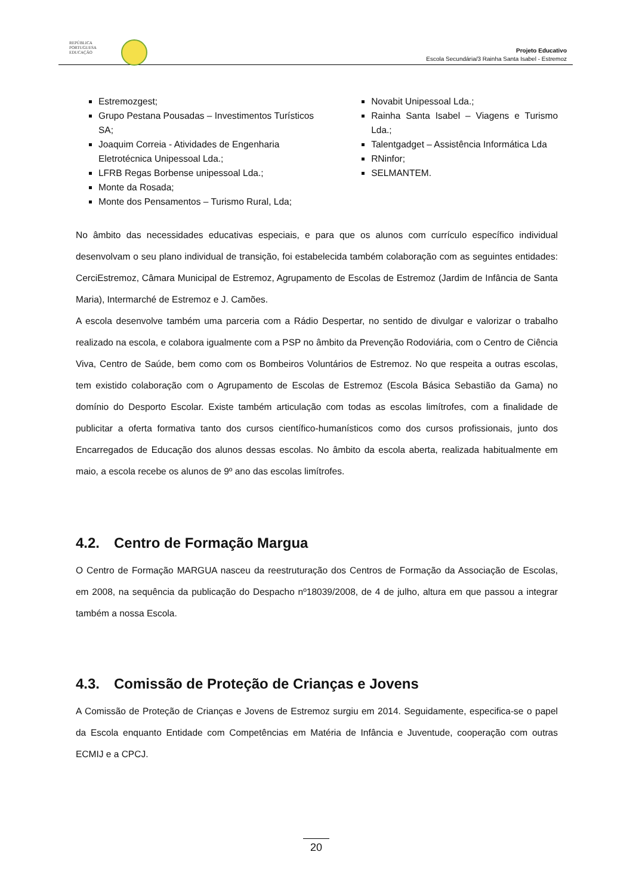REPÚBLICA
PORTUGUESA
EDUCAÇÃO
Projeto Educativo
Escola Secundária/3 Rainha Santa Isabel - Estremoz
Estremozgest;
Grupo Pestana Pousadas – Investimentos Turísticos SA;
Joaquim Correia - Atividades de Engenharia Eletrotécnica Unipessoal Lda.;
LFRB Regas Borbense unipessoal Lda.;
Monte da Rosada;
Monte dos Pensamentos – Turismo Rural, Lda;
Novabit Unipessoal Lda.;
Rainha Santa Isabel – Viagens e Turismo Lda.;
Talentgadget – Assistência Informática Lda
RNinfor;
SELMANTEM.
No âmbito das necessidades educativas especiais, e para que os alunos com currículo específico individual desenvolvam o seu plano individual de transição, foi estabelecida também colaboração com as seguintes entidades: CerciEstremoz, Câmara Municipal de Estremoz, Agrupamento de Escolas de Estremoz (Jardim de Infância de Santa Maria), Intermarché de Estremoz e J. Camões.
A escola desenvolve também uma parceria com a Rádio Despertar, no sentido de divulgar e valorizar o trabalho realizado na escola, e colabora igualmente com a PSP no âmbito da Prevenção Rodoviária, com o Centro de Ciência Viva, Centro de Saúde, bem como com os Bombeiros Voluntários de Estremoz. No que respeita a outras escolas, tem existido colaboração com o Agrupamento de Escolas de Estremoz (Escola Básica Sebastião da Gama) no domínio do Desporto Escolar. Existe também articulação com todas as escolas limítrofes, com a finalidade de publicitar a oferta formativa tanto dos cursos científico-humanísticos como dos cursos profissionais, junto dos Encarregados de Educação dos alunos dessas escolas. No âmbito da escola aberta, realizada habitualmente em maio, a escola recebe os alunos de 9º ano das escolas limítrofes.
4.2. Centro de Formação Margua
O Centro de Formação MARGUA nasceu da reestruturação dos Centros de Formação da Associação de Escolas, em 2008, na sequência da publicação do Despacho nº18039/2008, de 4 de julho, altura em que passou a integrar também a nossa Escola.
4.3. Comissão de Proteção de Crianças e Jovens
A Comissão de Proteção de Crianças e Jovens de Estremoz surgiu em 2014. Seguidamente, especifica-se o papel da Escola enquanto Entidade com Competências em Matéria de Infância e Juventude, cooperação com outras ECMIJ e a CPCJ.
20